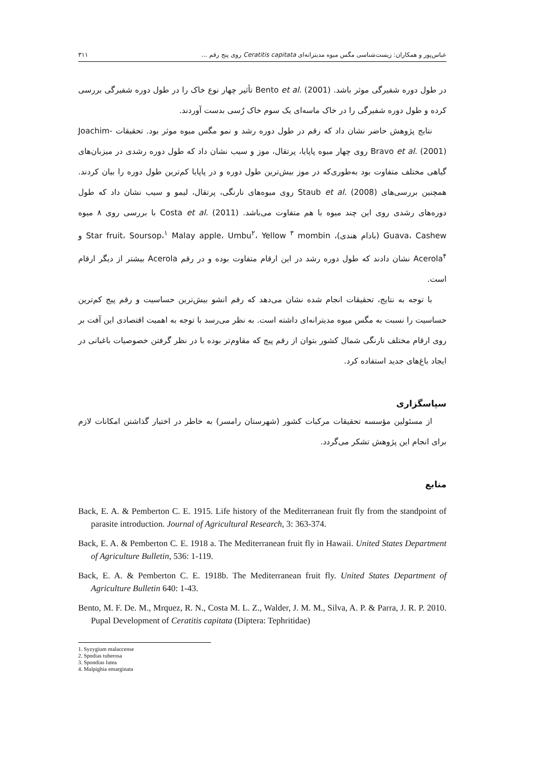عباس‌پور و همکاران: زیست‌شناسی مگس میوه مدیترانه‌ای Ceratitis capitata روی پنج رقم ... ۳۱۱
در طول دوره شفیرگی موثر باشد. Bento et al. (2001) تأثیر چهار نوع خاک را در طول دوره شفیرگی بررسی کرده و طول دوره شفیرگی را در خاک ماسه‌ای یک سوم خاک رُسی بدست آوردند.
نتایج پژوهش حاضر نشان داد که رقم در طول دوره رشد و نمو مگس میوه موثر بود. تحقیقات Joachim-Bravo et al. (2001) روی چهار میوه پاپایا، پرتقال، موز و سیب نشان داد که طول دوره رشدی در میزبان‌های گیاهی مختلف متفاوت بود به‌طوری‌که در موز بیش‌ترین طول دوره و در پاپایا کم‌ترین طول دوره را بیان کردند. همچنین بررسی‌های Staub et al. (2008) روی میوه‌های نارنگی، پرتقال، لیمو و سیب نشان داد که طول دوره‌های رشدی روی این چند میوه با هم متفاوت می‌باشد. Costa et al. (2011) با بررسی روی ۸ میوه Guava، Cashew (بادام هندی)، Star fruit، Soursop،<sup>۱</sup> Malay apple، Umbu<sup>۲</sup>، Yellow <sup>۳</sup> mombin و Acerola<sup>۴</sup> نشان دادند که طول دوره رشد در این ارقام متفاوت بوده و در رقم Acerola بیشتر از دیگر ارقام است.
با توجه به نتایج، تحقیقات انجام شده نشان می‌دهد که رقم انشو بیش‌ترین حساسیت و رقم پیج کم‌ترین حساسیت را نسبت به مگس میوه مدیترانه‌ای داشته است. به نظر می‌رسد با توجه به اهمیت اقتصادی این آفت بر روی ارقام مختلف نارنگی شمال کشور بتوان از رقم پیج که مقاوم‌تر بوده با در نظر گرفتن خصوصیات باغبانی در ایجاد باغ‌های جدید استفاده کرد.
سپاسگزاری
از مسئولین مؤسسه تحقیقات مرکبات کشور (شهرستان رامسر) به خاطر در اختیار گذاشتن امکانات لازم برای انجام این پژوهش تشکر می‌گردد.
منابع
Back, E. A. & Pemberton C. E. 1915. Life history of the Mediterranean fruit fly from the standpoint of parasite introduction. Journal of Agricultural Research, 3: 363-374.
Back, E. A. & Pemberton C. E. 1918 a. The Mediterranean fruit fly in Hawaii. United States Department of Agriculture Bulletin, 536: 1-119.
Back, E. A. & Pemberton C. E. 1918b. The Mediterranean fruit fly. United States Department of Agriculture Bulletin 640: 1-43.
Bento, M. F. De. M., Mrquez, R. N., Costa M. L. Z., Walder, J. M. M., Silva, A. P. & Parra, J. R. P. 2010. Pupal Development of Ceratitis capitata (Diptera: Tephritidae)
1. Syzygium malaccense
2. Spndias tuberosa
3. Spondias lutea
4. Malpighia emarginata